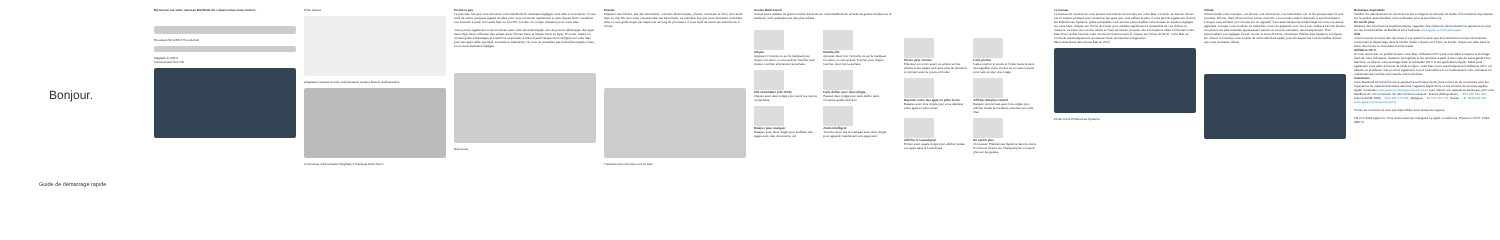Bonjour.
Guide de démarrage rapide
Bienvenue sur votre nouveau MacBook Air. Laissez-nous vous montrer.
Écouteurs SD USB 3 Thunderbolt
MagSafe 2 USB 3
Caméra FaceTime HD
Prise secteur
Adaptateur secteur Cordon d'alimentation secteur Bouton d'alimentation
Connecteur d'alimentation MagSafe 2 Trackpad Multi-Touch
Premiers pas
La première fois que vous démarrez votre MacBook Air, Assistant réglages vous aide à vous lancer. Il vous suffit de suivre quelques étapes simples pour vous connecter rapidement à votre réseau Wi-Fi, transférer vos données à partir d'un autre Mac ou d'un PC, et créer un compte utilisateur pour votre Mac.
Vous pouvez également vous connecter avec votre identifiant Apple, afin de pouvoir télécharger des apps dans l'App Store, effectuer des achats dans l'iTunes Store et l'Apple Store en ligne. En outre, restez en contact grâce à Messages et FaceTime et accédez à iCloud (automatiquement configuré sur votre Mac pour des apps telles que Mail, Contacts et Calendrier). Si vous ne possédez pas d'identifiant Apple, créez-en un dans Assistant réglages.
Bienvenue
Ensuite
Déplacer des fichiers, tels des documents, courriers électroniques, photos, morceaux et films, d'un autre Mac ou d'un PC vers votre nouveau Mac est très simple. La première fois que vous démarrez votre Mac, celui-ci vous guide étape par étape tout au long du processus. Il vous suffit de suivre les instructions à l'écran.
Transférer des données vers ce Mac
Gestes Multi-Touch
Vous pouvez réaliser un grand nombre d'actions sur votre MacBook Air à l'aide de gestes simples sur le trackpad. Voici quelques-uns des plus utilisés.
Cliquer
Appuyez n'importe où sur le trackpad pour cliquer. Ou alors, si vous activez Toucher pour cliquer, touchez simplement la surface.
Double-clic
Appuyez deux fois n'importe où sur le trackpad. Ou alors, si vous activez Toucher pour cliquer, touchez deux fois la surface.
Clic secondaire (clic droit)
Cliquez avec deux doigts pour ouvrir les menus contextuels.
Faire défiler avec deux doigts
Passez deux doigts pour faire défiler dans n'importe quelle direction.
Balayer pour naviguer
Balayez avec deux doigts pour feuilleter des pages web, des documents, etc.
Zoom intelligent
Touchez deux fois le trackpad avec deux doigts pour agrandir rapidement une page web.
Pincer pour zoomer
Effectuez un zoom avant ou arrière sur les photos et les pages web avec plus de précision en pinçant avec le pouce et l'index.
Faire pivoter
Faites tourner le pouce et l'index dans le sens des aiguilles d'une montre ou en sens inverse pour faire pivoter une image.
Basculer entre des apps en plein écran
Balayez avec trois doigts pour vous déplacer entre apps en plein écran.
Afficher Mission Control
Balayez vers le haut avec trois doigts pour afficher toutes les fenêtres ouvertes sur votre Mac.
Afficher le Launchpad
Pincez avec quatre doigts pour afficher toutes vos apps dans le Launchpad.
En savoir plus
Choisissez Préférences Système dans le menu Pomme et cliquez sur Trackpad pour en savoir plus sur les gestes.
Le bureau
Le bureau est l'endroit où vous pouvez tout trouver et tout faire sur votre Mac. Le Dock, au bas de l'écran, est un espace pratique pour conserver les apps que vous utilisez le plus. Il vous permet également d'ouvrir les Préférences Système, grâce auxquelles vous pouvez personnaliser votre bureau et d'autres réglages sur votre Mac. Cliquez sur l'icône du Finder pour accéder rapidement à l'ensemble de vos fichiers et dossiers. La barre des menus, située en haut de l'écran, propose des informations utiles concernant votre Mac. Pour vérifier l'état de votre connexion Internet sans fil, cliquez sur l'icône du Wi-Fi. Votre Mac se connecte automatiquement au réseau choisi pendant la configuration.
Menu Aide Barre des menus État du Wi-Fi
Finder Dock Préférences Système
iCloud
iCloud stocke votre musique, vos photos, vos documents, vos calendriers, etc. et les pousse sans fil vers vos Mac, iPhone, iPad, iPod touch et même votre PC. Le tout sans station d'accueil ni synchronisation. Lorsque vous achetez un morceau sur un appareil, il est automatiquement téléchargé sur tous vos autres appareils. Lorsque vous modifiez un calendrier, tous vos appareils sont mis à jour. Grâce à Flux de photos, vos photos les plus récentes apparaissent partout où vous le souhaitez, automatiquement. Pour personnaliser vos réglages iCloud, ouvrez le menu Pomme, choisissez Préférences Système, et cliquez sur iCloud. Connectez-vous à l'aide de votre identifiant Apple, puis choisissez les fonctionnalités iCloud que vous souhaitez utiliser.
Remarque importante
Veuillez lire attentivement ce document et les consignes de sécurité du Guide d'informations importantes sur le produit avant d'utiliser votre ordinateur pour la première fois.
En savoir plus
Obtenez des informations supplémentaires, regardez des vidéos de démonstration et apprenez-en plus sur les fonctionnalités du MacBook Air à l'adresse www.apple.com/fr/macbookair.
Aide
Vous trouverez souvent des réponses à vos questions ainsi que des instructions et des informations concernant le dépannage dans le Centre d'aide. Cliquez sur l'icône du Finder, cliquez sur Aide dans la barre des menus et choisissez Centre d'aide.
Utilitaires OS X
Si vous rencontrez un problème avec votre Mac, Utilitaires OS X peut vous aider à réparer le stockage flash de votre ordinateur, restaurer les logiciels et les données à partir d'une copie de sauvegarde Time Machine, ou effacer votre stockage flash et réinstaller OS X et les applications Apple. Safari peut également vous aider à trouver de l'aide en ligne. Votre Mac ouvre automatiquement Utilitaires OS X s'il détecte un problème. Vous pouvez également l'ouvrir manuellement en redémarrant votre ordinateur en maintenant les touches Commande et R enfoncées.
Assistance
Votre MacBook Air bénéficie d'une assistance technique de 90 jours et d'un an de couverture pour les réparations de matériel effectuées dans les magasins Apple Store ou les Centres de services agréés Apple. Consultez www.apple.com/fr/support/macbookair pour obtenir une assistance technique pour votre MacBook Air. Ou composez l'un des numéros suivants : France (Métropolitain) : +33 0 805 540 003 ; France (DOM-TOM) : +33 0 825 770 035 ; Belgique : +32 070 700 773 ; Suisse : +41 0848 000 132.
www.apple.com/support/country
Toutes les fonctions ne sont pas disponibles dans toutes les régions.
TM et © 2012 Apple Inc. Tous droits réservés. Designed by Apple in California. Printed in XXXX. F034-6587-A